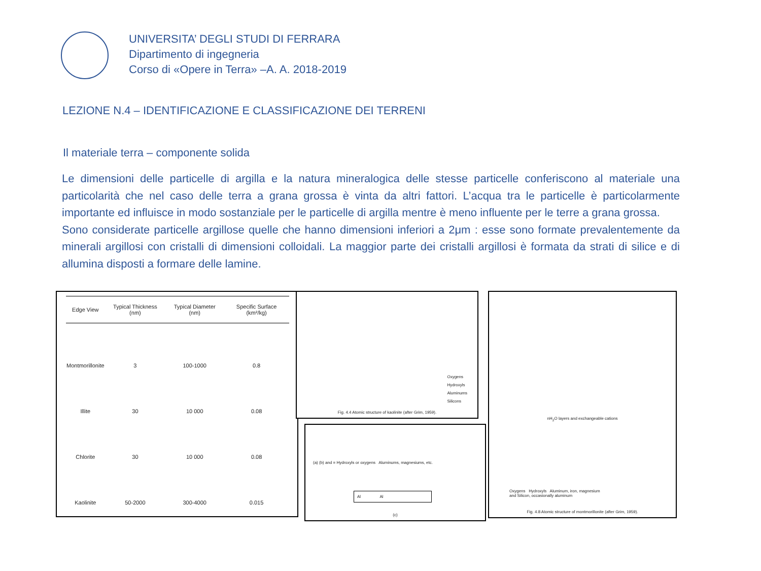UNIVERSITA’ DEGLI STUDI DI FERRARA
Dipartimento di ingegneria
Corso di «Opere in Terra» –A. A. 2018-2019
LEZIONE N.4 – IDENTIFICAZIONE E CLASSIFICAZIONE DEI TERRENI
Il materiale terra – componente solida
Le dimensioni delle particelle di argilla e la natura mineralogica delle stesse particelle conferiscono al materiale una particolarità che nel caso delle terra a grana grossa è vinta da altri fattori. L’acqua tra le particelle è particolarmente importante ed influisce in modo sostanziale per le particelle di argilla mentre è meno influente per le terre a grana grossa.
Sono considerate particelle argillose quelle che hanno dimensioni inferiori a 2μm : esse sono formate prevalentemente da minerali argillosi con cristalli di dimensioni colloidali. La maggior parte dei cristalli argillosi è formata da strati di silice e di allumina disposti a formare delle lamine.
| Edge View | Typical Thickness (nm) | Typical Diameter (nm) | Specific Surface (km²/kg) |
| --- | --- | --- | --- |
| Montmorillonite | 3 | 100-1000 | 0.8 |
| Illite | 30 | 10 000 | 0.08 |
| Chlorite | 30 | 10 000 | 0.08 |
| Kaolinite | 50-2000 | 300-4000 | 0.015 |
Oxygens
Hydroxyls
Aluminums
Silicons
Fig. 4.4 Atomic structure of kaolinite (after Grim, 1959).
(a) (b) and = Hydroxyls or oxygens Aluminums, magnesiums, etc.
Al Al
(c)
nH<sub>2</sub>O layers and exchangeable cations
Oxygens Hydroxyls Aluminum, iron, magnesium
and Silicon, occasionally aluminum
Fig. 4.8 Atomic structure of montmorillonite (after Grim, 1959).